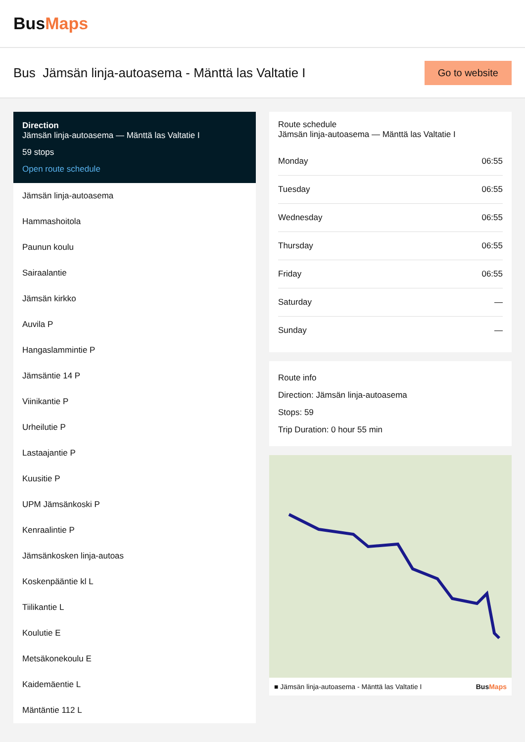BusMaps
Bus Jämsän linja-autoasema - Mänttä las Valtatie I
Go to website
Direction
Jämsän linja-autoasema — Mänttä las Valtatie I
59 stops
Open route schedule
Jämsän linja-autoasema
Hammashoitola
Paunun koulu
Sairaalantie
Jämsän kirkko
Auvila P
Hangaslammintie P
Jämsäntie 14 P
Viinikantie P
Urheilutie P
Lastaajantie P
Kuusitie P
UPM Jämsänkoski P
Kenraalintie P
Jämsänkosken linja-autoas
Koskenpääntie kl L
Tiilikantie L
Koulutie E
Metsäkonekoulu E
Kaidemäentie L
Mäntäntie 112 L
Route schedule
Jämsän linja-autoasema — Mänttä las Valtatie I
| Monday | 06:55 |
| Tuesday | 06:55 |
| Wednesday | 06:55 |
| Thursday | 06:55 |
| Friday | 06:55 |
| Saturday | — |
| Sunday | — |
Route info
Direction: Jämsän linja-autoasema
Stops: 59
Trip Duration: 0 hour 55 min
■ Jämsän linja-autoasema - Mänttä las Valtatie I BusMaps